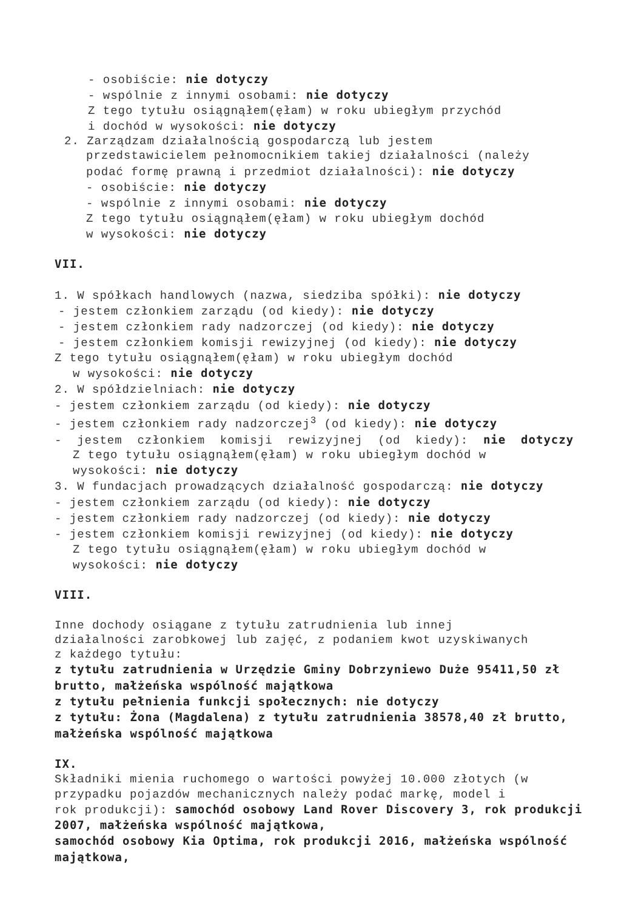- osobiście: nie dotyczy
- wspólnie z innymi osobami: nie dotyczy
Z tego tytułu osiągnąłem(ęłam) w roku ubiegłym przychód
i dochód w wysokości: nie dotyczy
2. Zarządzam działalnością gospodarczą lub jestem
przedstawicielem pełnomocnikiem takiej działalności (należy
podać formę prawną i przedmiot działalności): nie dotyczy
- osobiście: nie dotyczy
- wspólnie z innymi osobami: nie dotyczy
Z tego tytułu osiągnąłem(ęłam) w roku ubiegłym dochód
w wysokości: nie dotyczy
VII.
1. W spółkach handlowych (nazwa, siedziba spółki): nie dotyczy
- jestem członkiem zarządu (od kiedy): nie dotyczy
- jestem członkiem rady nadzorczej (od kiedy): nie dotyczy
- jestem członkiem komisji rewizyjnej (od kiedy): nie dotyczy
Z tego tytułu osiągnąłem(ęłam) w roku ubiegłym dochód
w wysokości: nie dotyczy
2. W spółdzielniach: nie dotyczy
- jestem członkiem zarządu (od kiedy): nie dotyczy
- jestem członkiem rady nadzorczej<sup>3</sup> (od kiedy): nie dotyczy
- jestem członkiem komisji rewizyjnej (od kiedy): nie dotyczy
Z tego tytułu osiągnąłem(ęłam) w roku ubiegłym dochód w
wysokości: nie dotyczy
3. W fundacjach prowadzących działalność gospodarczą: nie dotyczy
- jestem członkiem zarządu (od kiedy): nie dotyczy
- jestem członkiem rady nadzorczej (od kiedy): nie dotyczy
- jestem członkiem komisji rewizyjnej (od kiedy): nie dotyczy
Z tego tytułu osiągnąłem(ęłam) w roku ubiegłym dochód w
wysokości: nie dotyczy
VIII.
Inne dochody osiągane z tytułu zatrudnienia lub innej
działalności zarobkowej lub zajęć, z podaniem kwot uzyskiwanych
z każdego tytułu:
z tytułu zatrudnienia w Urzędzie Gminy Dobrzyniewo Duże 95411,50 zł brutto, małżeńska wspólność majątkowa
z tytułu pełnienia funkcji społecznych: nie dotyczy
z tytułu: Żona (Magdalena) z tytułu zatrudnienia 38578,40 zł brutto, małżeńska wspólność majątkowa
IX.
Składniki mienia ruchomego o wartości powyżej 10.000 złotych (w
przypadku pojazdów mechanicznych należy podać markę, model i
rok produkcji): samochód osobowy Land Rover Discovery 3, rok produkcji 2007, małżeńska wspólność majątkowa,
samochód osobowy Kia Optima, rok produkcji 2016, małżeńska wspólność majątkowa,